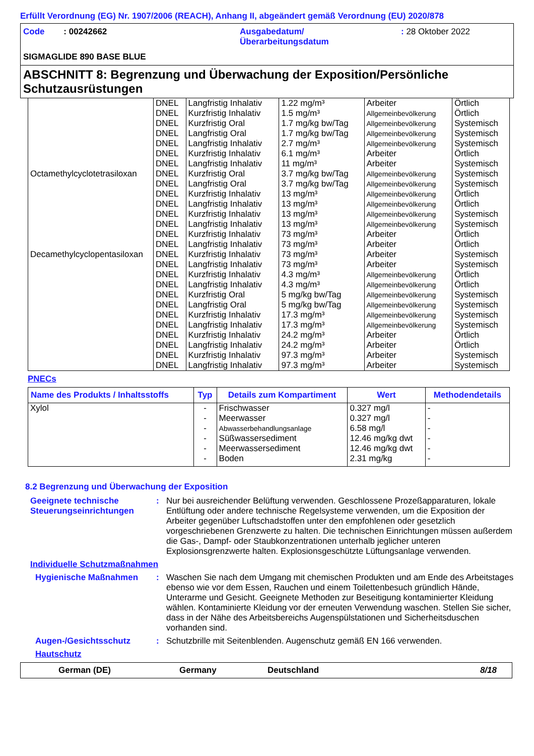Erfüllt Verordnung (EG) Nr. 1907/2006 (REACH), Anhang II, abgeändert gemäß Verordnung (EU) 2020/878
Code : 00242662 Ausgabedatum/
Überarbeitungsdatum
: 28 Oktober 2022
SIGMAGLIDE 890 BASE BLUE
ABSCHNITT 8: Begrenzung und Überwachung der Exposition/Persönliche Schutzausrüstungen
| Octamethylcyclotetrasiloxan | DNEL | Langfristig Inhalativ | 1.22 mg/m³ | Arbeiter | Örtlich |
| | DNEL | Kurzfristig Inhalativ | 1.5 mg/m³ | Allgemeinbevölkerung | Örtlich |
| | DNEL | Kurzfristig Oral | 1.7 mg/kg bw/Tag | Allgemeinbevölkerung | Systemisch |
| | DNEL | Langfristig Oral | 1.7 mg/kg bw/Tag | Allgemeinbevölkerung | Systemisch |
| | DNEL | Langfristig Inhalativ | 2.7 mg/m³ | Allgemeinbevölkerung | Systemisch |
| | DNEL | Kurzfristig Inhalativ | 6.1 mg/m³ | Arbeiter | Örtlich |
| | DNEL | Langfristig Inhalativ | 11 mg/m³ | Arbeiter | Systemisch |
| | DNEL | Kurzfristig Oral | 3.7 mg/kg bw/Tag | Allgemeinbevölkerung | Systemisch |
| | DNEL | Langfristig Oral | 3.7 mg/kg bw/Tag | Allgemeinbevölkerung | Systemisch |
| | DNEL | Kurzfristig Inhalativ | 13 mg/m³ | Allgemeinbevölkerung | Örtlich |
| | DNEL | Langfristig Inhalativ | 13 mg/m³ | Allgemeinbevölkerung | Örtlich |
| | DNEL | Kurzfristig Inhalativ | 13 mg/m³ | Allgemeinbevölkerung | Systemisch |
| | DNEL | Langfristig Inhalativ | 13 mg/m³ | Allgemeinbevölkerung | Systemisch |
| | DNEL | Kurzfristig Inhalativ | 73 mg/m³ | Arbeiter | Örtlich |
| | DNEL | Langfristig Inhalativ | 73 mg/m³ | Arbeiter | Örtlich |
| Decamethylcyclopentasiloxan | DNEL | Kurzfristig Inhalativ | 73 mg/m³ | Arbeiter | Systemisch |
| | DNEL | Langfristig Inhalativ | 73 mg/m³ | Arbeiter | Systemisch |
| | DNEL | Kurzfristig Inhalativ | 4.3 mg/m³ | Allgemeinbevölkerung | Örtlich |
| | DNEL | Langfristig Inhalativ | 4.3 mg/m³ | Allgemeinbevölkerung | Örtlich |
| | DNEL | Kurzfristig Oral | 5 mg/kg bw/Tag | Allgemeinbevölkerung | Systemisch |
| | DNEL | Langfristig Oral | 5 mg/kg bw/Tag | Allgemeinbevölkerung | Systemisch |
| | DNEL | Kurzfristig Inhalativ | 17.3 mg/m³ | Allgemeinbevölkerung | Systemisch |
| | DNEL | Langfristig Inhalativ | 17.3 mg/m³ | Allgemeinbevölkerung | Systemisch |
| | DNEL | Kurzfristig Inhalativ | 24.2 mg/m³ | Arbeiter | Örtlich |
| | DNEL | Langfristig Inhalativ | 24.2 mg/m³ | Arbeiter | Örtlich |
| | DNEL | Kurzfristig Inhalativ | 97.3 mg/m³ | Arbeiter | Systemisch |
| | DNEL | Langfristig Inhalativ | 97.3 mg/m³ | Arbeiter | Systemisch |
PNECs
| Name des Produkts / Inhaltsstoffs | Typ | Details zum Kompartiment | Wert | Methodendetails |
| --- | --- | --- | --- | --- |
| Xylol | - - - - - - | Frischwasser Meerwasser Abwasserbehandlungsanlage Süßwassersediment Meerwassersediment Boden | 0.327 mg/l 0.327 mg/l 6.58 mg/l 12.46 mg/kg dwt 12.46 mg/kg dwt 2.31 mg/kg | - - - - - - |
8.2 Begrenzung und Überwachung der Exposition
Geeignete technische Steuerungseinrichtungen
: Nur bei ausreichender Belüftung verwenden. Geschlossene Prozeßapparaturen, lokale Entlüftung oder andere technische Regelsysteme verwenden, um die Exposition der Arbeiter gegenüber Luftschadstoffen unter den empfohlenen oder gesetzlich vorgeschriebenen Grenzwerte zu halten. Die technischen Einrichtungen müssen außerdem die Gas-, Dampf- oder Staubkonzentrationen unterhalb jeglicher unteren Explosionsgrenzwerte halten. Explosionsgeschützte Lüftungsanlage verwenden.
Individuelle Schutzmaßnahmen
Hygienische Maßnahmen : Waschen Sie nach dem Umgang mit chemischen Produkten und am Ende des Arbeitstages ebenso wie vor dem Essen, Rauchen und einem Toilettenbesuch gründlich Hände, Unterarme und Gesicht. Geeignete Methoden zur Beseitigung kontaminierter Kleidung wählen. Kontaminierte Kleidung vor der erneuten Verwendung waschen. Stellen Sie sicher, dass in der Nähe des Arbeitsbereichs Augenspülstationen und Sicherheitsduschen vorhanden sind.
Augen-/Gesichtsschutz : Schutzbrille mit Seitenblenden. Augenschutz gemäß EN 166 verwenden.
Hautschutz
German (DE) Germany Deutschland 8/18